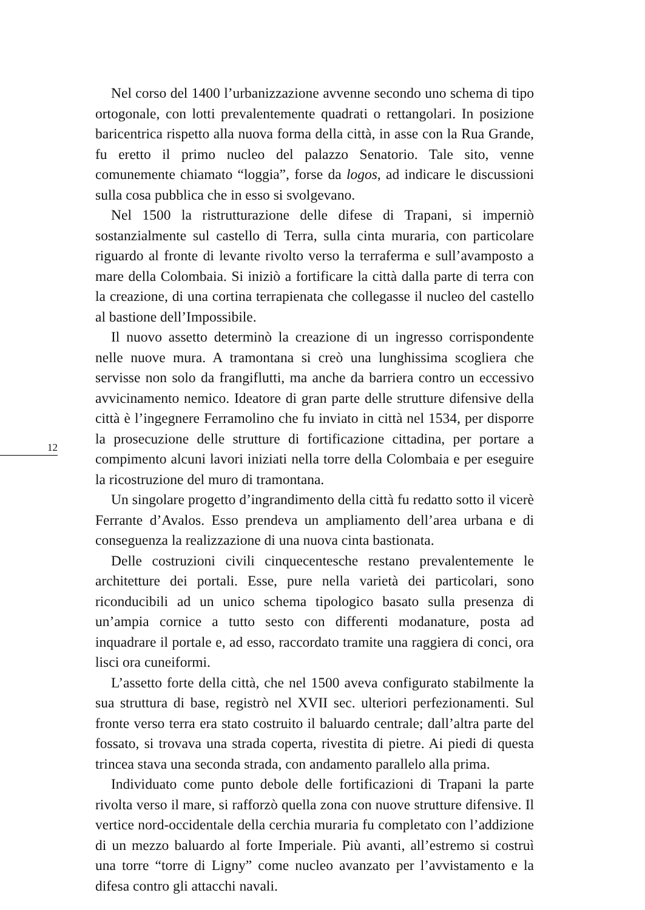12
Nel corso del 1400 l’urbanizzazione avvenne secondo uno schema di tipo ortogonale, con lotti prevalentemente quadrati o rettangolari. In posizione baricentrica rispetto alla nuova forma della città, in asse con la Rua Grande, fu eretto il primo nucleo del palazzo Senatorio. Tale sito, venne comunemente chiamato “loggia”, forse da logos, ad indicare le discussioni sulla cosa pubblica che in esso si svolgevano.
Nel 1500 la ristrutturazione delle difese di Trapani, si imperniò sostanzialmente sul castello di Terra, sulla cinta muraria, con particolare riguardo al fronte di levante rivolto verso la terraferma e sull’avamposto a mare della Colombaia. Si iniziò a fortificare la città dalla parte di terra con la creazione, di una cortina terrapienata che collegasse il nucleo del castello al bastione dell’Impossibile.
Il nuovo assetto determinò la creazione di un ingresso corrispondente nelle nuove mura. A tramontana si creò una lunghissima scogliera che servisse non solo da frangiflutti, ma anche da barriera contro un eccessivo avvicinamento nemico. Ideatore di gran parte delle strutture difensive della città è l’ingegnere Ferramolino che fu inviato in città nel 1534, per disporre la prosecuzione delle strutture di fortificazione cittadina, per portare a compimento alcuni lavori iniziati nella torre della Colombaia e per eseguire la ricostruzione del muro di tramontana.
Un singolare progetto d’ingrandimento della città fu redatto sotto il vicerè Ferrante d’Avalos. Esso prendeva un ampliamento dell’area urbana e di conseguenza la realizzazione di una nuova cinta bastionata.
Delle costruzioni civili cinquecentesche restano prevalentemente le architetture dei portali. Esse, pure nella varietà dei particolari, sono riconducibili ad un unico schema tipologico basato sulla presenza di un’ampia cornice a tutto sesto con differenti modanature, posta ad inquadrare il portale e, ad esso, raccordato tramite una raggiera di conci, ora lisci ora cuneiformi.
L’assetto forte della città, che nel 1500 aveva configurato stabilmente la sua struttura di base, registrò nel XVII sec. ulteriori perfezionamenti. Sul fronte verso terra era stato costruito il baluardo centrale; dall’altra parte del fossato, si trovava una strada coperta, rivestita di pietre. Ai piedi di questa trincea stava una seconda strada, con andamento parallelo alla prima.
Individuato come punto debole delle fortificazioni di Trapani la parte rivolta verso il mare, si rafforzò quella zona con nuove strutture difensive. Il vertice nord-occidentale della cerchia muraria fu completato con l’addizione di un mezzo baluardo al forte Imperiale. Più avanti, all’estremo si costruì una torre “torre di Ligny” come nucleo avanzato per l’avvistamento e la difesa contro gli attacchi navali.